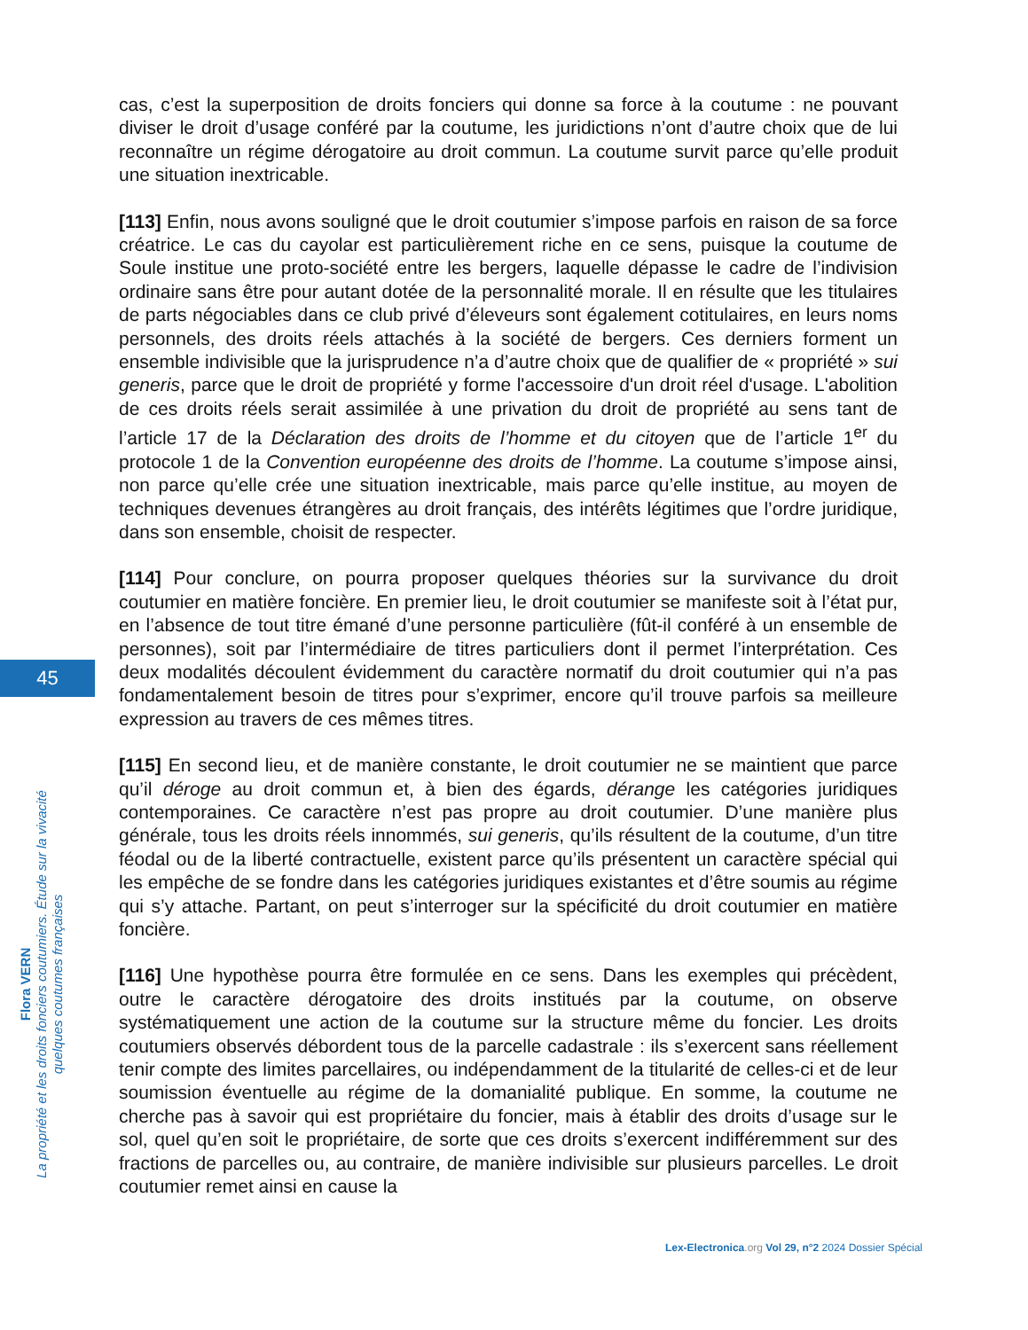cas, c’est la superposition de droits fonciers qui donne sa force à la coutume : ne pouvant diviser le droit d’usage conféré par la coutume, les juridictions n’ont d’autre choix que de lui reconnaître un régime dérogatoire au droit commun. La coutume survit parce qu’elle produit une situation inextricable.
[113] Enfin, nous avons souligné que le droit coutumier s’impose parfois en raison de sa force créatrice. Le cas du cayolar est particulièrement riche en ce sens, puisque la coutume de Soule institue une proto-société entre les bergers, laquelle dépasse le cadre de l’indivision ordinaire sans être pour autant dotée de la personnalité morale. Il en résulte que les titulaires de parts négociables dans ce club privé d’éleveurs sont également cotitulaires, en leurs noms personnels, des droits réels attachés à la société de bergers. Ces derniers forment un ensemble indivisible que la jurisprudence n’a d’autre choix que de qualifier de « propriété » sui generis, parce que le droit de propriété y forme l'accessoire d'un droit réel d'usage. L'abolition de ces droits réels serait assimilée à une privation du droit de propriété au sens tant de l’article 17 de la Déclaration des droits de l’homme et du citoyen que de l’article 1<sup>er</sup> du protocole 1 de la Convention européenne des droits de l’homme. La coutume s’impose ainsi, non parce qu’elle crée une situation inextricable, mais parce qu’elle institue, au moyen de techniques devenues étrangères au droit français, des intérêts légitimes que l’ordre juridique, dans son ensemble, choisit de respecter.
[114] Pour conclure, on pourra proposer quelques théories sur la survivance du droit coutumier en matière foncière. En premier lieu, le droit coutumier se manifeste soit à l’état pur, en l’absence de tout titre émané d’une personne particulière (fût-il conféré à un ensemble de personnes), soit par l’intermédiaire de titres particuliers dont il permet l’interprétation. Ces deux modalités découlent évidemment du caractère normatif du droit coutumier qui n’a pas fondamentalement besoin de titres pour s’exprimer, encore qu’il trouve parfois sa meilleure expression au travers de ces mêmes titres.
[115] En second lieu, et de manière constante, le droit coutumier ne se maintient que parce qu’il déroge au droit commun et, à bien des égards, dérange les catégories juridiques contemporaines. Ce caractère n’est pas propre au droit coutumier. D’une manière plus générale, tous les droits réels innommés, sui generis, qu’ils résultent de la coutume, d’un titre féodal ou de la liberté contractuelle, existent parce qu’ils présentent un caractère spécial qui les empêche de se fondre dans les catégories juridiques existantes et d’être soumis au régime qui s’y attache. Partant, on peut s’interroger sur la spécificité du droit coutumier en matière foncière.
[116] Une hypothèse pourra être formulée en ce sens. Dans les exemples qui précèdent, outre le caractère dérogatoire des droits institués par la coutume, on observe systématiquement une action de la coutume sur la structure même du foncier. Les droits coutumiers observés débordent tous de la parcelle cadastrale : ils s’exercent sans réellement tenir compte des limites parcellaires, ou indépendamment de la titularité de celles-ci et de leur soumission éventuelle au régime de la domanialité publique. En somme, la coutume ne cherche pas à savoir qui est propriétaire du foncier, mais à établir des droits d’usage sur le sol, quel qu’en soit le propriétaire, de sorte que ces droits s’exercent indifféremment sur des fractions de parcelles ou, au contraire, de manière indivisible sur plusieurs parcelles. Le droit coutumier remet ainsi en cause la
45
Flora VERN
La propriété et les droits fonciers coutumiers. Étude sur la vivacité quelques coutumes françaises
Lex-Electronica.org Vol 29, n°2 2024 Dossier Spécial